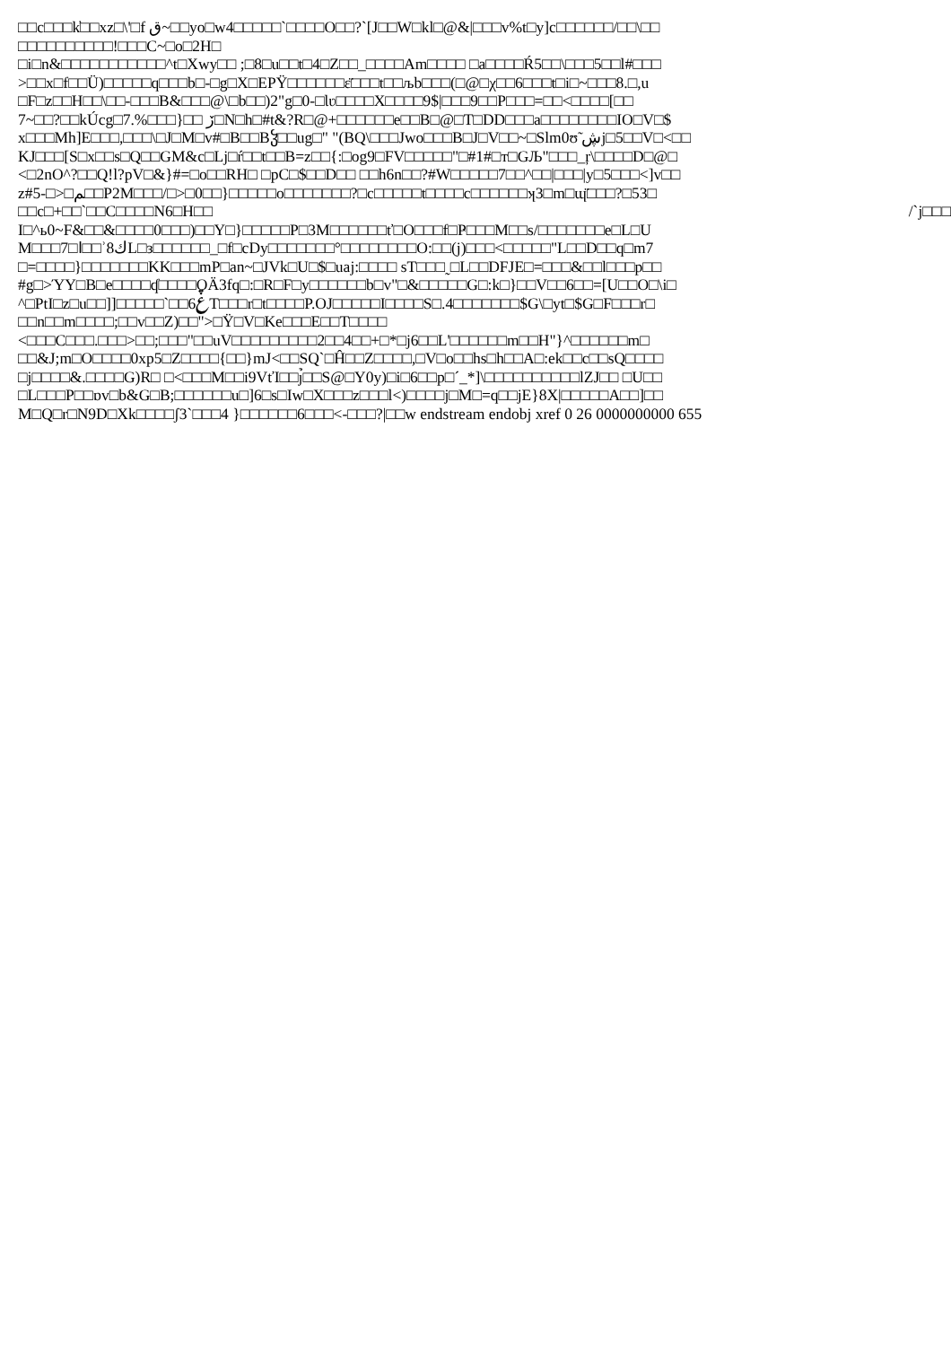□□c□□□k̓□□xz□\'□f ق~□□yo□w4□□□□□`□□□□O□□?`[J□□W□kl□@&|□□□v%t□y]c□□□□□□/□□\□□
□□□□□□□□□□!□□□C~□o□2H□
□i□n&□□□□□□□□□□□^t□Xwy□□ ;□8□u□□t□4□Z□□_□□□□Am□□□□ □a□□□□Ŕ5□□\□□□5□□l#□□□
>□□x□f□□Ü)□□□□□q□□□b□-□g□X□EPŸ□□□□□□ɛ̈□□□t□□љb□□□(□@□χ□□6□□□t□i□~□□□8.□,u
□F□z□□H□□\□□-□□□B&□□□@\□b□□)2"g□0-□Ɩʋ□□□□X□□□□9$|□□□9□□P□□□=□□<□□□□[□□
7~□□?□□kÚcg□7.%□□□}□□ ڒ□N□h□#t&?R□@+□□□□□□e□□B□@□T□DD□□□a□□□□□□□□IO□V□$
x□□□Mh]E□□□,□□□\□J□M□v#□B□□Bჴ□□ug□" "(BQ\□□□Jwo□□□B□J□V□□~□Slm0ʊ̃ ڜj□5□□V□<□□
KJ□□□[S□x□□s□Q□□GM&c□Lj□ŕ□□t□□B=z□□{:□og9□FV□□□□□"□#1#□т□GЉ"□□□_ŗ\□□□□D□@□
<□2nO^?□□Q!l?pV□&}#=□o□□RH□ □pC□$□□D□□ □□h6n□□?#W□□□□□7□□^□□|□□□|y□5□□□<]v□□
z#ﻢ□<□-5□□P2M□□□/□>□0□□}□□□□□o□□□□□□□?□c□□□□□t□□□□c□□□□□□ʞ3□m□ɰ̈□□□?□53□
□□c□+□□`□□C□□□□N6□H□□ /`j□□□
I□^ь0~F&□□&□□□□0□□□)□□Y□}□□□□□P□3M□□□□□□ť□O□□□f□Ҏ□□□M□□s/□□□□□□□e□L□U
M□□□7□ߊ□□ʾ8كL□з□□□□□□_□f□cDy□□□□□□□°□□□□□□□□O:□□(j)□□□<□□□□□"L□□D□□q□m7
□=□□□□}□□□□□□□KK□□□mP□an~□JVk□U□$□uaj:□□□□ sT□□□˷□L□□DFJE□=□□□&□□l□□□p□□
#g□>ΎΥ□B□e□□□□ʠ□□□□OÄ3fq□:□R□F□y□□□□□□b□v"□&□□□□□G□:k□}□□V□□6□□=[U□□O□\i□
^□PtI□z□u□□]]□□□□□`□□6ݞT□□□r□t□□□□P.OJ□□□□□I□□□□S□.4□□□□□□□$G\□yt□$G□F□□□r□
□□n□□m□□□□;□□v□□Z)□□">□Ÿ□V□Ke□□□E□□T□□□□
<□□□C□□□.□□□>□□;□□□"□□uV□□□□□□□□□2□□4□□+□*□j6□□L'□□□□□□m□□H"}^□□□□□□m□
□□&J;m□O□□□□0xp5□Z□□□□{□□}mJ<□□SQ`□Ĥ□□Z□□□□,□V□o□□hs□h□□A□:ek□□c□□sQ□□□□
□j□□□□&.□□□□G)R□ □<□□□M□□i9VťI□□ȷ̉□□S@□Y0y)□i□6□□p□´_*]\□□□□□□□□□□lZJ□□ □U□□
□L□□□P□□ɒv□b&G□B;□□□□□□u□]6□s□Iw□X□□□z□□□l<)□□□□j□M□=q□□jE}8X|□□□□□A□□]□□
M□Q□r□N9D□Xk□□□□ʃ3`□□□4 }□□□□□□6□□□<-□□□?|□□w endstream endobj xref 0 26 0000000000 655